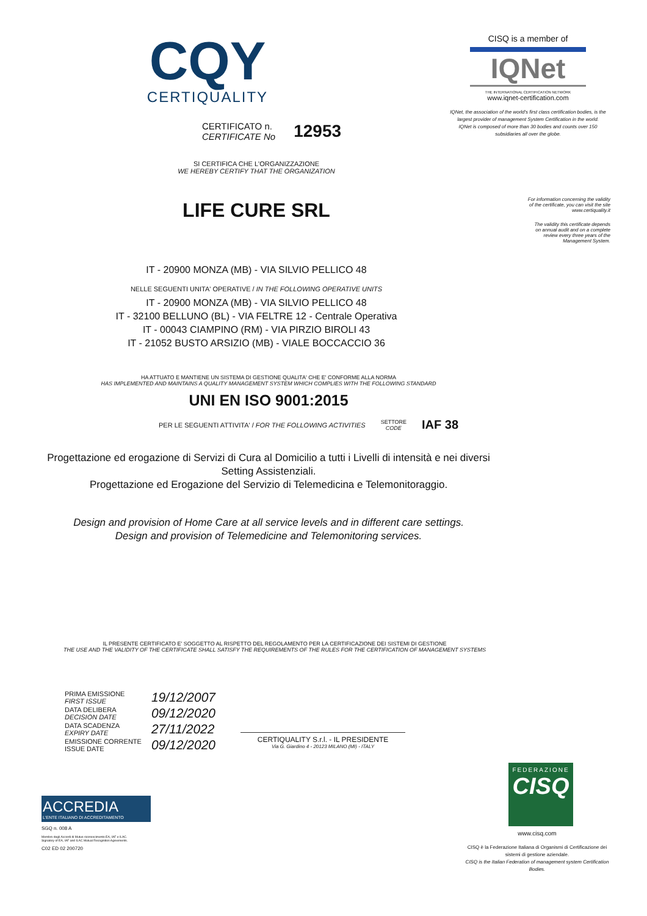CQY
CERTIQUALITY
CERTIFICATO n.
CERTIFICATE No
12953
SI CERTIFICA CHE L'ORGANIZZAZIONE
WE HEREBY CERTIFY THAT THE ORGANIZATION
LIFE CURE SRL
IT - 20900 MONZA (MB) - VIA SILVIO PELLICO 48
NELLE SEGUENTI UNITA' OPERATIVE / IN THE FOLLOWING OPERATIVE UNITS
IT - 20900 MONZA (MB) - VIA SILVIO PELLICO 48
IT - 32100 BELLUNO (BL) - VIA FELTRE 12 - Centrale Operativa
IT - 00043 CIAMPINO (RM) - VIA PIRZIO BIROLI 43
IT - 21052 BUSTO ARSIZIO (MB) - VIALE BOCCACCIO 36
HA ATTUATO E MANTIENE UN SISTEMA DI GESTIONE QUALITA' CHE E' CONFORME ALLA NORMA
HAS IMPLEMENTED AND MAINTAINS A QUALITY MANAGEMENT SYSTEM WHICH COMPLIES WITH THE FOLLOWING STANDARD
UNI EN ISO 9001:2015
PER LE SEGUENTI ATTIVITA' / FOR THE FOLLOWING ACTIVITIES
SETTORE
CODE
IAF 38
Progettazione ed erogazione di Servizi di Cura al Domicilio a tutti i Livelli di intensità e nei diversi Setting Assistenziali.
Progettazione ed Erogazione del Servizio di Telemedicina e Telemonitoraggio.
Design and provision of Home Care at all service levels and in different care settings.
Design and provision of Telemedicine and Telemonitoring services.
IL PRESENTE CERTIFICATO E' SOGGETTO AL RISPETTO DEL REGOLAMENTO PER LA CERTIFICAZIONE DEI SISTEMI DI GESTIONE
THE USE AND THE VALIDITY OF THE CERTIFICATE SHALL SATISFY THE REQUIREMENTS OF THE RULES FOR THE CERTIFICATION OF MANAGEMENT SYSTEMS
| PRIMA EMISSIONE FIRST ISSUE | 19/12/2007 |
| DATA DELIBERA DECISION DATE | 09/12/2020 |
| DATA SCADENZA EXPIRY DATE | 27/11/2022 |
| EMISSIONE CORRENTE ISSUE DATE | 09/12/2020 |
CERTIQUALITY S.r.l. - IL PRESIDENTE
Via G. Giardino 4 - 20123 MILANO (MI) - ITALY
ACCREDIA
L'ENTE ITALIANO DI ACCREDITAMENTO
SGQ n. 008 A
Membro degli Accordi di Mutuo riconoscimento EA, IAF e ILAC.
Signatory of EA, IAF and ILAC Mutual Recognition Agreements.
C02 ED 02 200720
CISQ is a member of
IQNet
THE INTERNATIONAL CERTIFICATION NETWORK
www.iqnet-certification.com
IQNet, the association of the world's first class certification bodies, is the largest provider of management System Certification in the world.
IQNet is composed of more than 30 bodies and counts over 150 subsidiaries all over the globe.
For information concerning the validity
of the certificate, you can visit the site
www.certiquality.it
The validity this certificate depends
on annual audit and on a complete
review every three years of the
Management System.
FEDERAZIONE
CISQ
www.cisq.com
CISQ è la Federazione Italiana di Organismi di Certificazione dei sistemi di gestione aziendale.
CISQ is the Italian Federation of management system Certification Bodies.